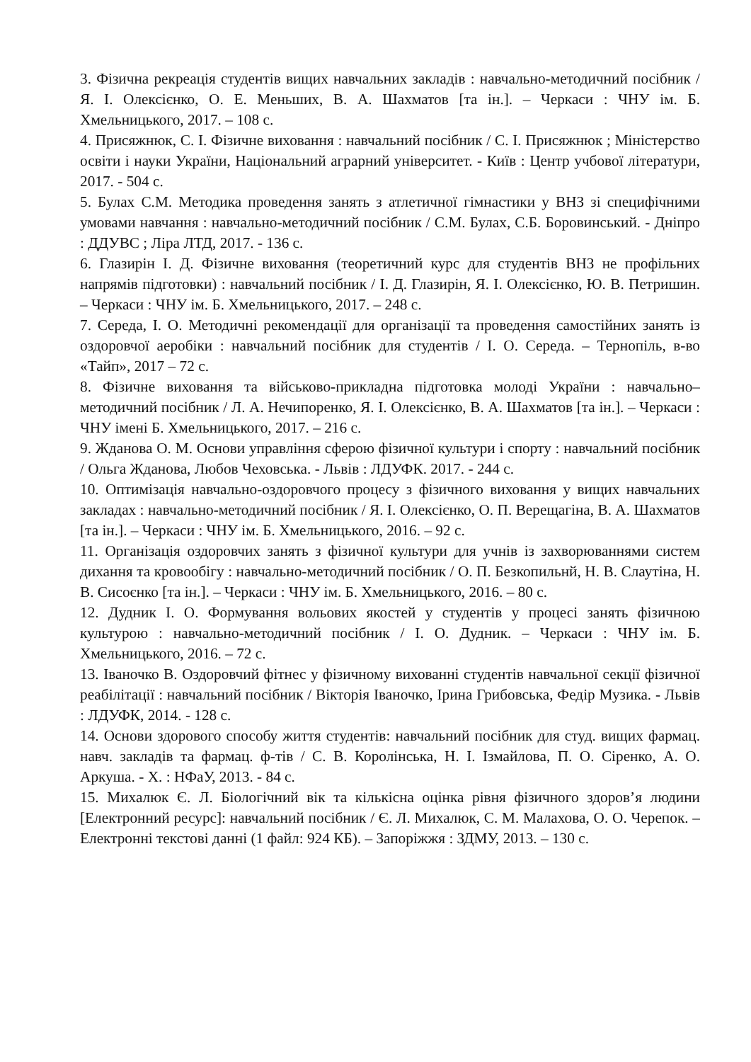3. Фізична рекреація студентів вищих навчальних закладів : навчально-методичний посібник / Я. І. Олексієнко, О. Е. Меньших, В. А. Шахматов [та ін.]. – Черкаси : ЧНУ ім. Б. Хмельницького, 2017. – 108 с.
4. Присяжнюк, С. І. Фізичне виховання : навчальний посібник / С. І. Присяжнюк ; Міністерство освіти і науки України, Національний аграрний університет. - Київ : Центр учбової літератури, 2017. - 504 с.
5. Булах С.М. Методика проведення занять з атлетичної гімнастики у ВНЗ зі специфічними умовами навчання : навчально-методичний посібник / С.М. Булах, С.Б. Боровинський. - Дніпро : ДДУВС ; Ліра ЛТД, 2017. - 136 с.
6. Глазирін І. Д. Фізичне виховання (теоретичний курс для студентів ВНЗ не профільних напрямів підготовки) : навчальний посібник / І. Д. Глазирін, Я. І. Олексієнко, Ю. В. Петришин. – Черкаси : ЧНУ ім. Б. Хмельницького, 2017. – 248 с.
7. Середа, І. О. Методичні рекомендації для організації та проведення самостійних занять із оздоровчої аеробіки : навчальний посібник для студентів / І. О. Середа. – Тернопіль, в-во «Тайп», 2017 – 72 с.
8. Фізичне виховання та військово-прикладна підготовка молоді України : навчально–методичний посібник / Л. А. Нечипоренко, Я. І. Олексієнко, В. А. Шахматов [та ін.]. – Черкаси : ЧНУ імені Б. Хмельницького, 2017. – 216 с.
9. Жданова О. М. Основи управління сферою фізичної культури і спорту : навчальний посібник / Ольга Жданова, Любов Чеховська. - Львів : ЛДУФК. 2017. - 244 с.
10. Оптимізація навчально-оздоровчого процесу з фізичного виховання у вищих навчальних закладах : навчально-методичний посібник / Я. І. Олексієнко, О. П. Верещагіна, В. А. Шахматов [та ін.]. – Черкаси : ЧНУ ім. Б. Хмельницького, 2016. – 92 с.
11. Організація оздоровчих занять з фізичної культури для учнів із захворюваннями систем дихання та кровообігу : навчально-методичний посібник / О. П. Безкопильнй, Н. В. Слаутіна, Н. В. Сисоєнко [та ін.]. – Черкаси : ЧНУ ім. Б. Хмельницького, 2016. – 80 с.
12. Дудник І. О. Формування вольових якостей у студентів у процесі занять фізичною культурою : навчально-методичний посібник / І. О. Дудник. – Черкаси : ЧНУ ім. Б. Хмельницького, 2016. – 72 с.
13. Іваночко В. Оздоровчий фітнес у фізичному вихованні студентів навчальної секції фізичної реабілітації : навчальний посібник / Вікторія Іваночко, Ірина Грибовська, Федір Музика. - Львів : ЛДУФК, 2014. - 128 с.
14. Основи здорового способу життя студентів: навчальний посібник для студ. вищих фармац. навч. закладів та фармац. ф-тів / С. В. Королінська, Н. І. Ізмайлова, П. О. Сіренко, А. О. Аркуша. - Х. : НФаУ, 2013. - 84 с.
15. Михалюк Є. Л. Біологічний вік та кількісна оцінка рівня фізичного здоров’я людини [Електронний ресурс]: навчальний посібник / Є. Л. Михалюк, С. М. Малахова, О. О. Черепок. – Електронні текстові данні (1 файл: 924 КБ). – Запоріжжя : ЗДМУ, 2013. – 130 с.